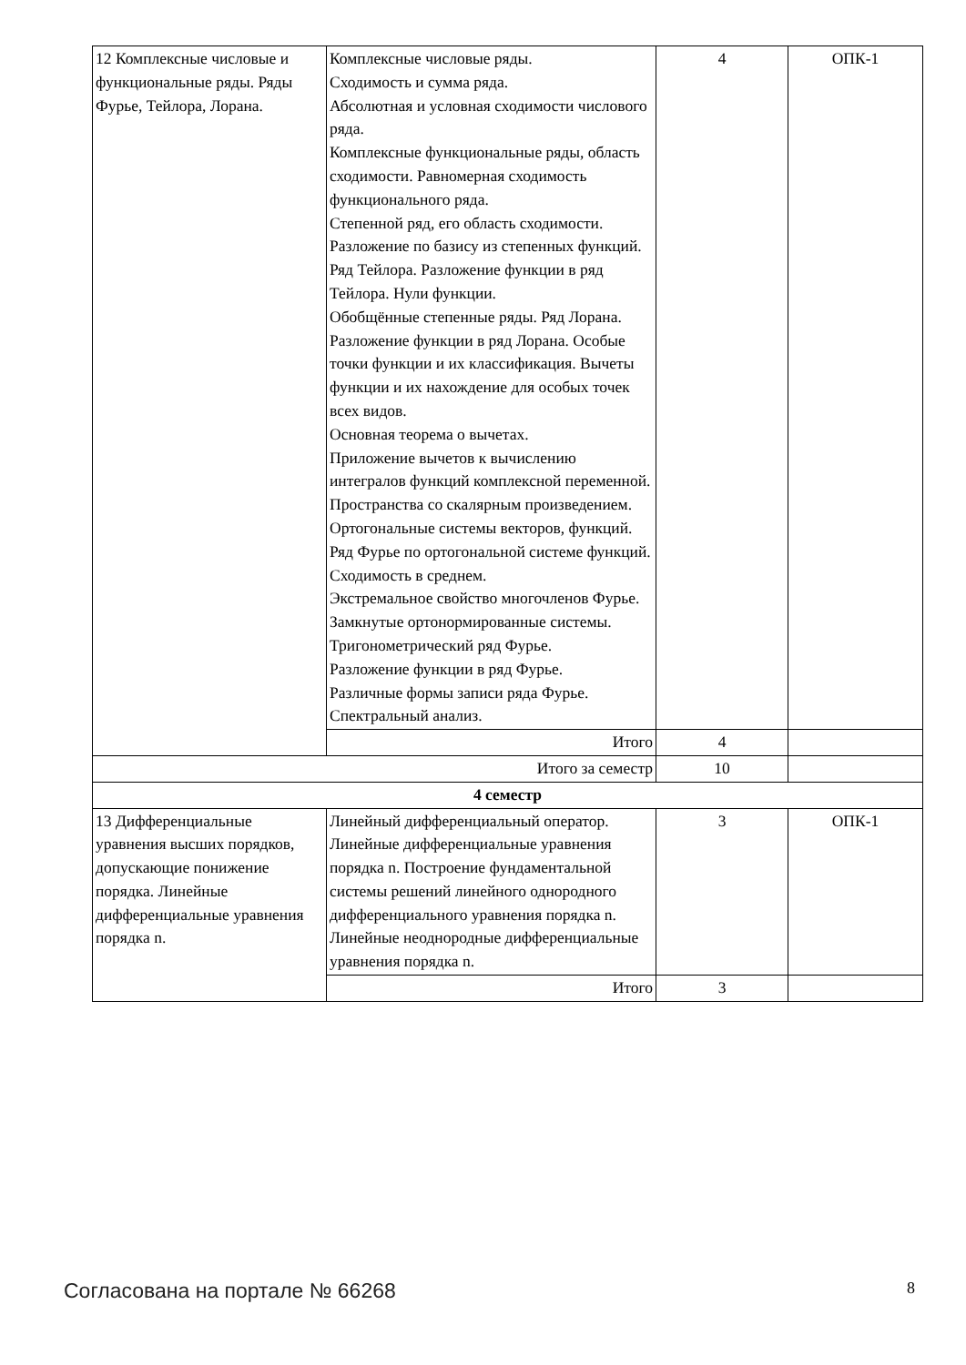| 12 Комплексные числовые и функциональные ряды. Ряды Фурье, Тейлора, Лорана. | Комплексные числовые ряды. Сходимость и сумма ряда. Абсолютная и условная сходимости числового ряда. Комплексные функциональные ряды, область сходимости. Равномерная сходимость функционального ряда. Степенной ряд, его область сходимости. Разложение по базису из степенных функций. Ряд Тейлора. Разложение функции в ряд Тейлора. Нули функции. Обобщённые степенные ряды. Ряд Лорана. Разложение функции в ряд Лорана. Особые точки функции и их классификация. Вычеты функции и их нахождение для особых точек всех видов. Основная теорема о вычетах. Приложение вычетов к вычислению интегралов функций комплексной переменной. Пространства со скалярным произведением. Ортогональные системы векторов, функций. Ряд Фурье по ортогональной системе функций. Сходимость в среднем. Экстремальное свойство многочленов Фурье. Замкнутые ортонормированные системы. Тригонометрический ряд Фурье. Разложение функции в ряд Фурье. Различные формы записи ряда Фурье. Спектральный анализ. | 4 | ОПК-1 |
| | Итого | 4 | |
| Итого за семестр | | 10 | |
| 4 семестр | | | |
| 13 Дифференциальные уравнения высших порядков, допускающие понижение порядка. Линейные дифференциальные уравнения порядка n. | Линейный дифференциальный оператор. Линейные дифференциальные уравнения порядка n. Построение фундаментальной системы решений линейного однородного дифференциального уравнения порядка n. Линейные неоднородные дифференциальные уравнения порядка n. | 3 | ОПК-1 |
| | Итого | 3 | |
Согласована на портале № 66268 8